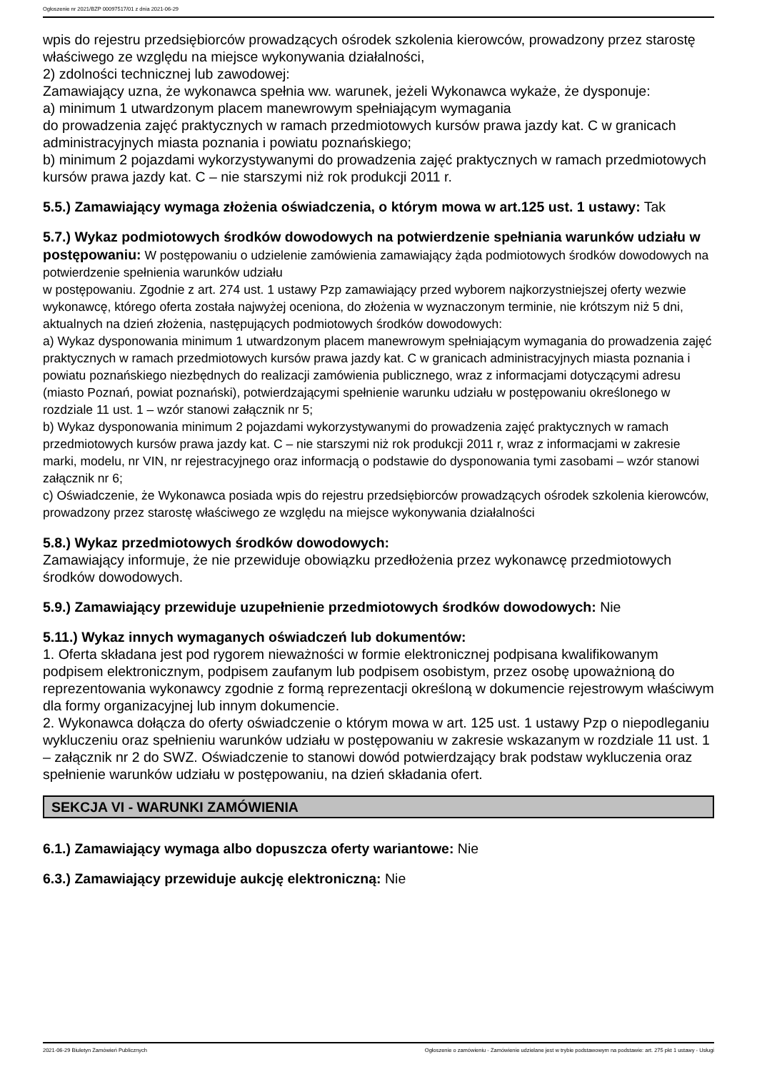Ogłoszenie nr 2021/BZP 00097517/01 z dnia 2021-06-29
wpis do rejestru przedsiębiorców prowadzących ośrodek szkolenia kierowców, prowadzony przez starostę właściwego ze względu na miejsce wykonywania działalności,
2) zdolności technicznej lub zawodowej:
Zamawiający uzna, że wykonawca spełnia ww. warunek, jeżeli Wykonawca wykaże, że dysponuje:
a) minimum 1 utwardzonym placem manewrowym spełniającym wymagania
do prowadzenia zajęć praktycznych w ramach przedmiotowych kursów prawa jazdy kat. C w granicach administracyjnych miasta poznania i powiatu poznańskiego;
b) minimum 2 pojazdami wykorzystywanymi do prowadzenia zajęć praktycznych w ramach przedmiotowych kursów prawa jazdy kat. C – nie starszymi niż rok produkcji 2011 r.
5.5.) Zamawiający wymaga złożenia oświadczenia, o którym mowa w art.125 ust. 1 ustawy: Tak
5.7.) Wykaz podmiotowych środków dowodowych na potwierdzenie spełniania warunków udziału w postępowaniu: W postępowaniu o udzielenie zamówienia zamawiający żąda podmiotowych środków dowodowych na potwierdzenie spełnienia warunków udziału
w postępowaniu. Zgodnie z art. 274 ust. 1 ustawy Pzp zamawiający przed wyborem najkorzystniejszej oferty wezwie wykonawcę, którego oferta została najwyżej oceniona, do złożenia w wyznaczonym terminie, nie krótszym niż 5 dni, aktualnych na dzień złożenia, następujących podmiotowych środków dowodowych:
a) Wykaz dysponowania minimum 1 utwardzonym placem manewrowym spełniającym wymagania do prowadzenia zajęć praktycznych w ramach przedmiotowych kursów prawa jazdy kat. C w granicach administracyjnych miasta poznania i powiatu poznańskiego niezbędnych do realizacji zamówienia publicznego, wraz z informacjami dotyczącymi adresu (miasto Poznań, powiat poznański), potwierdzającymi spełnienie warunku udziału w postępowaniu określonego w rozdziale 11 ust. 1 – wzór stanowi załącznik nr 5;
b) Wykaz dysponowania minimum 2 pojazdami wykorzystywanymi do prowadzenia zajęć praktycznych w ramach przedmiotowych kursów prawa jazdy kat. C – nie starszymi niż rok produkcji 2011 r, wraz z informacjami w zakresie marki, modelu, nr VIN, nr rejestracyjnego oraz informacją o podstawie do dysponowania tymi zasobami – wzór stanowi załącznik nr 6;
c) Oświadczenie, że Wykonawca posiada wpis do rejestru przedsiębiorców prowadzących ośrodek szkolenia kierowców, prowadzony przez starostę właściwego ze względu na miejsce wykonywania działalności
5.8.) Wykaz przedmiotowych środków dowodowych:
Zamawiający informuje, że nie przewiduje obowiązku przedłożenia przez wykonawcę przedmiotowych środków dowodowych.
5.9.) Zamawiający przewiduje uzupełnienie przedmiotowych środków dowodowych: Nie
5.11.) Wykaz innych wymaganych oświadczeń lub dokumentów:
1. Oferta składana jest pod rygorem nieważności w formie elektronicznej podpisana kwalifikowanym podpisem elektronicznym, podpisem zaufanym lub podpisem osobistym, przez osobę upoważnioną do reprezentowania wykonawcy zgodnie z formą reprezentacji określoną w dokumencie rejestrowym właściwym dla formy organizacyjnej lub innym dokumencie.
2. Wykonawca dołącza do oferty oświadczenie o którym mowa w art. 125 ust. 1 ustawy Pzp o niepodleganiu wykluczeniu oraz spełnieniu warunków udziału w postępowaniu w zakresie wskazanym w rozdziale 11 ust. 1 – załącznik nr 2 do SWZ. Oświadczenie to stanowi dowód potwierdzający brak podstaw wykluczenia oraz spełnienie warunków udziału w postępowaniu, na dzień składania ofert.
SEKCJA VI - WARUNKI ZAMÓWIENIA
6.1.) Zamawiający wymaga albo dopuszcza oferty wariantowe: Nie
6.3.) Zamawiający przewiduje aukcję elektroniczną: Nie
2021-06-29 Biuletyn Zamówień Publicznych Ogłoszenie o zamówieniu - Zamówienie udzielane jest w trybie podstawowym na podstawie: art. 275 pkt 1 ustawy - Usługi